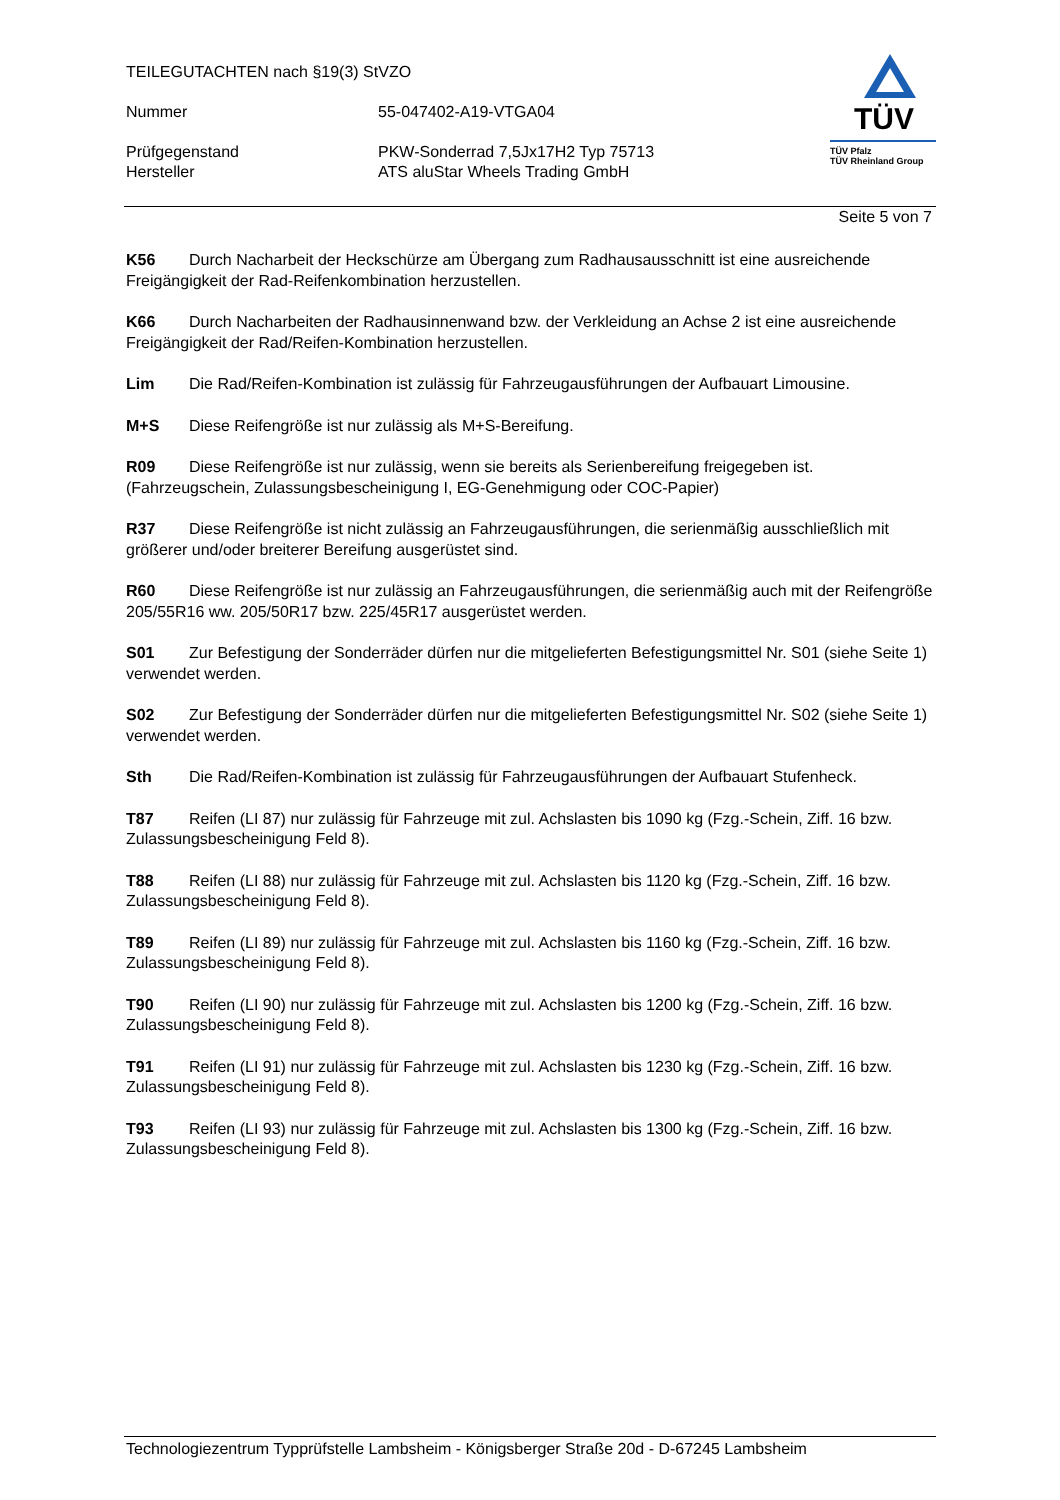TEILEGUTACHTEN nach §19(3) StVZO
Nummer 55-047402-A19-VTGA04
Prüfgegenstand PKW-Sonderrad 7,5Jx17H2 Typ 75713
Hersteller ATS aluStar Wheels Trading GmbH
TÜV
TÜV Pfalz
TÜV Rheinland Group
Seite 5 von 7
K56 Durch Nacharbeit der Heckschürze am Übergang zum Radhausausschnitt ist eine ausreichende Freigängigkeit der Rad-Reifenkombination herzustellen.
K66 Durch Nacharbeiten der Radhausinnenwand bzw. der Verkleidung an Achse 2 ist eine ausreichende Freigängigkeit der Rad/Reifen-Kombination herzustellen.
Lim Die Rad/Reifen-Kombination ist zulässig für Fahrzeugausführungen der Aufbauart Limousine.
M+S Diese Reifengröße ist nur zulässig als M+S-Bereifung.
R09 Diese Reifengröße ist nur zulässig, wenn sie bereits als Serienbereifung freigegeben ist. (Fahrzeugschein, Zulassungsbescheinigung I, EG-Genehmigung oder COC-Papier)
R37 Diese Reifengröße ist nicht zulässig an Fahrzeugausführungen, die serienmäßig ausschließlich mit größerer und/oder breiterer Bereifung ausgerüstet sind.
R60 Diese Reifengröße ist nur zulässig an Fahrzeugausführungen, die serienmäßig auch mit der Reifengröße 205/55R16 ww. 205/50R17 bzw. 225/45R17 ausgerüstet werden.
S01 Zur Befestigung der Sonderräder dürfen nur die mitgelieferten Befestigungsmittel Nr. S01 (siehe Seite 1) verwendet werden.
S02 Zur Befestigung der Sonderräder dürfen nur die mitgelieferten Befestigungsmittel Nr. S02 (siehe Seite 1) verwendet werden.
Sth Die Rad/Reifen-Kombination ist zulässig für Fahrzeugausführungen der Aufbauart Stufenheck.
T87 Reifen (LI 87) nur zulässig für Fahrzeuge mit zul. Achslasten bis 1090 kg (Fzg.-Schein, Ziff. 16 bzw. Zulassungsbescheinigung Feld 8).
T88 Reifen (LI 88) nur zulässig für Fahrzeuge mit zul. Achslasten bis 1120 kg (Fzg.-Schein, Ziff. 16 bzw. Zulassungsbescheinigung Feld 8).
T89 Reifen (LI 89) nur zulässig für Fahrzeuge mit zul. Achslasten bis 1160 kg (Fzg.-Schein, Ziff. 16 bzw. Zulassungsbescheinigung Feld 8).
T90 Reifen (LI 90) nur zulässig für Fahrzeuge mit zul. Achslasten bis 1200 kg (Fzg.-Schein, Ziff. 16 bzw. Zulassungsbescheinigung Feld 8).
T91 Reifen (LI 91) nur zulässig für Fahrzeuge mit zul. Achslasten bis 1230 kg (Fzg.-Schein, Ziff. 16 bzw. Zulassungsbescheinigung Feld 8).
T93 Reifen (LI 93) nur zulässig für Fahrzeuge mit zul. Achslasten bis 1300 kg (Fzg.-Schein, Ziff. 16 bzw. Zulassungsbescheinigung Feld 8).
Technologiezentrum Typprüfstelle Lambsheim - Königsberger Straße 20d - D-67245 Lambsheim